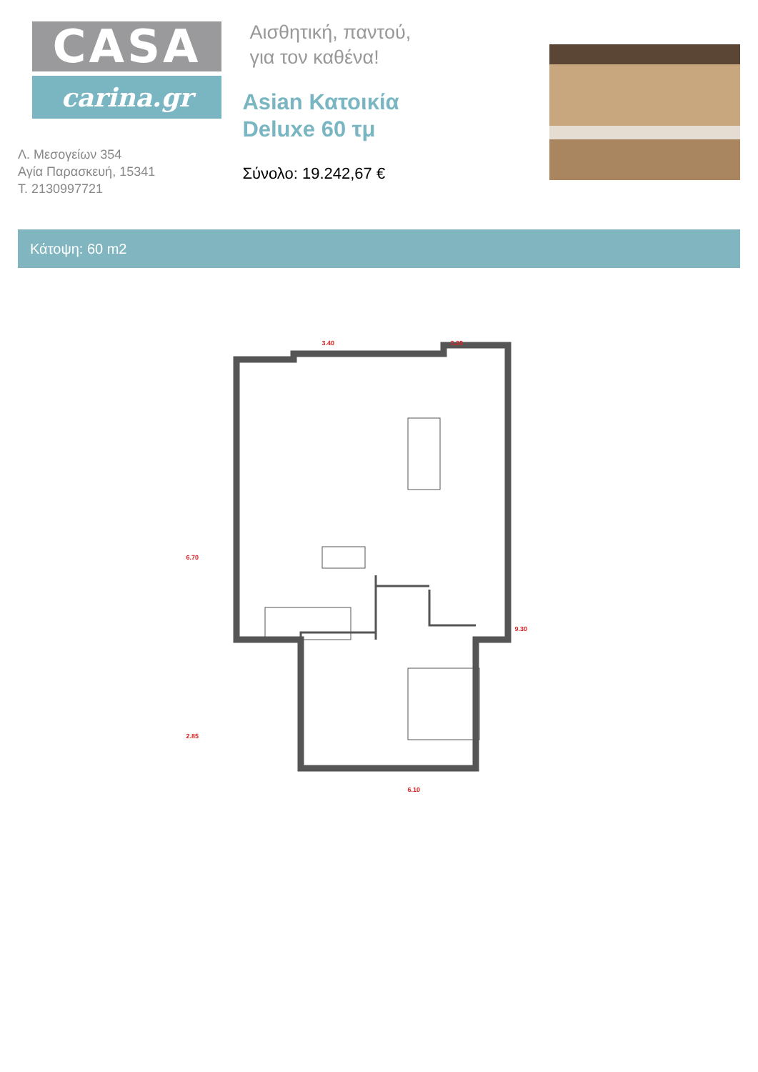CASA
carina.gr
Λ. Μεσογείων 354
Αγία Παρασκευή, 15341
Τ. 2130997721
Αισθητική, παντού,
για τον καθένα!
Asian Κατοικία
Deluxe 60 τμ
Σύνολο: 19.242,67 €
Κάτοψη: 60 m2
3.40 3.20
6.70
9.30
2.85
6.10